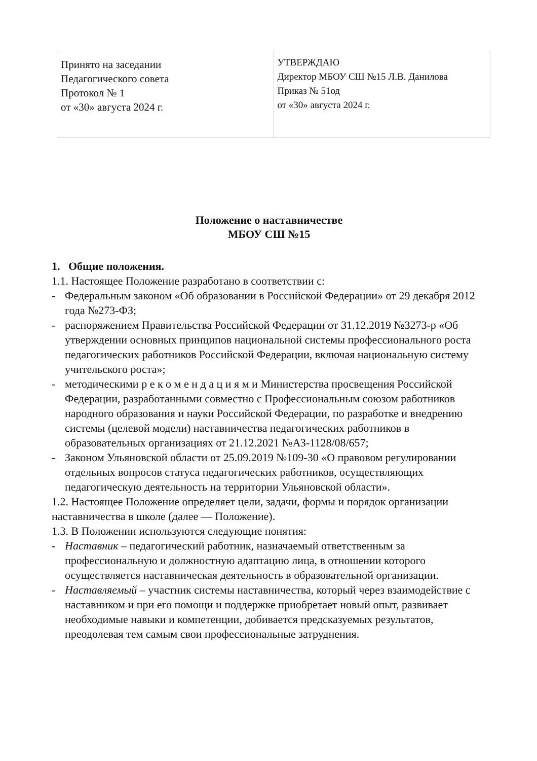| Принято на заседании Педагогического совета Протокол № 1 от «30» августа 2024 г. | УТВЕРЖДАЮ Директор МБОУ СШ №15 Л.В. Данилова Приказ № 51од от «30» августа 2024 г. |
Положение о наставничестве
МБОУ СШ №15
1. Общие положения.
1.1. Настоящее Положение разработано в соответствии с:
- Федеральным законом «Об образовании в Российской Федерации» от 29 декабря 2012 года №273-ФЗ;
- распоряжением Правительства Российской Федерации от 31.12.2019 №3273-р «Об утверждении основных принципов национальной системы профессионального роста педагогических работников Российской Федерации, включая национальную систему учительского роста»;
- методическими р е к о м е н д а ц и я м и Министерства просвещения Российской Федерации, разработанными совместно с Профессиональным союзом работников народного образования и науки Российской Федерации, по разработке и внедрению системы (целевой модели) наставничества педагогических работников в образовательных организациях от 21.12.2021 №АЗ-1128/08/657;
- Законом Ульяновской области от 25.09.2019 №109-30 «О правовом регулировании отдельных вопросов статуса педагогических работников, осуществляющих педагогическую деятельность на территории Ульяновской области».
1.2. Настоящее Положение определяет цели, задачи, формы и порядок организации наставничества в школе (далее — Положение).
1.3. В Положении используются следующие понятия:
- Наставник – педагогический работник, назначаемый ответственным за профессиональную и должностную адаптацию лица, в отношении которого осуществляется наставническая деятельность в образовательной организации.
- Наставляемый – участник системы наставничества, который через взаимодействие с наставником и при его помощи и поддержке приобретает новый опыт, развивает необходимые навыки и компетенции, добивается предсказуемых результатов, преодолевая тем самым свои профессиональные затруднения.